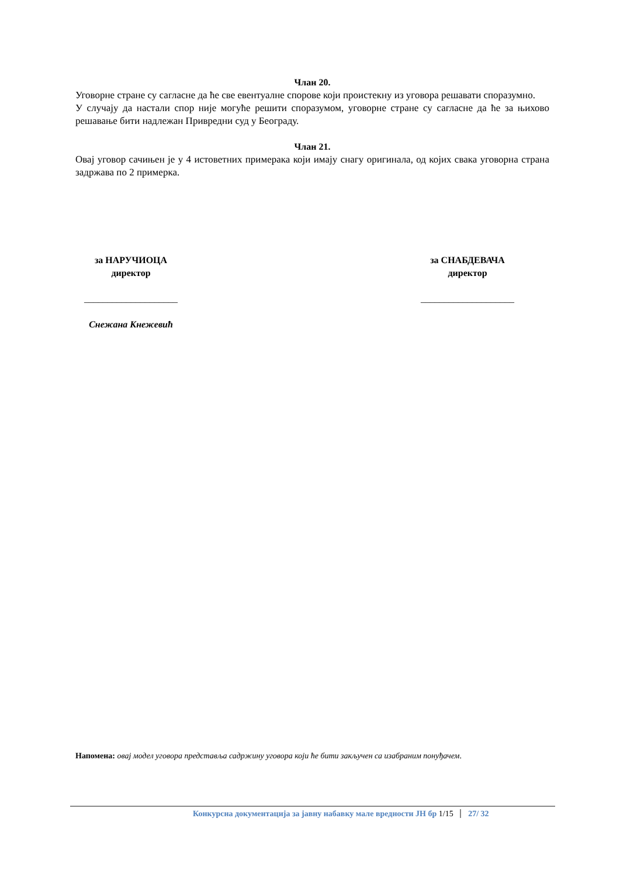Члан 20.
Уговорне стране су сагласне да ће све евентуалне спорове који проистекну из уговора решавати споразумно.
У случају да настали спор није могуће решити споразумом, уговорне стране су сагласне да ће за њихово решавање бити надлежан Привредни суд у Београду.
Члан 21.
Овај уговор сачињен је у 4 истоветних примерака који имају снагу оригинала, од којих свака уговорна страна задржава по 2 примерка.
за НАРУЧИОЦА
директор
____________________
Снежана Кнежевић
за СНАБДЕВАЧА
директор
____________________
Напомена: овај модел уговора представља садржину уговора који ће бити закључен са изабраним понуђачем.
Конкурсна документација за јавну набавку мале вредности ЈН бр 1/15 27/ 32